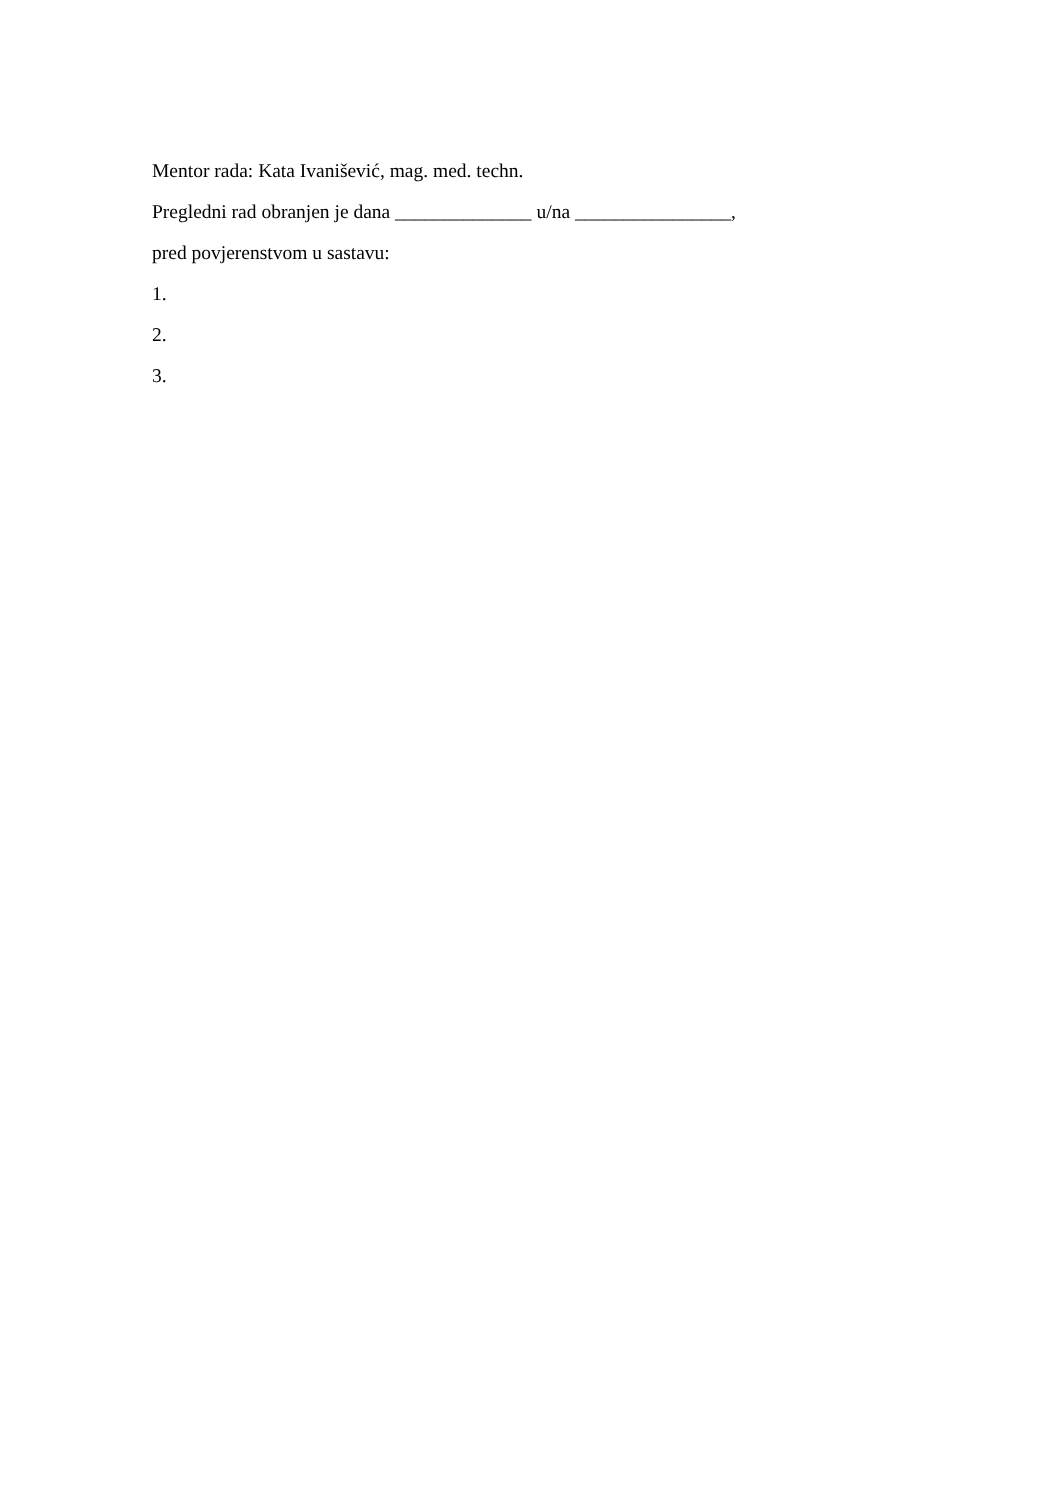Mentor rada: Kata Ivanišević, mag. med. techn.
Pregledni rad obranjen je dana ______________ u/na ________________,
pred povjerenstvom u sastavu:
1.
2.
3.